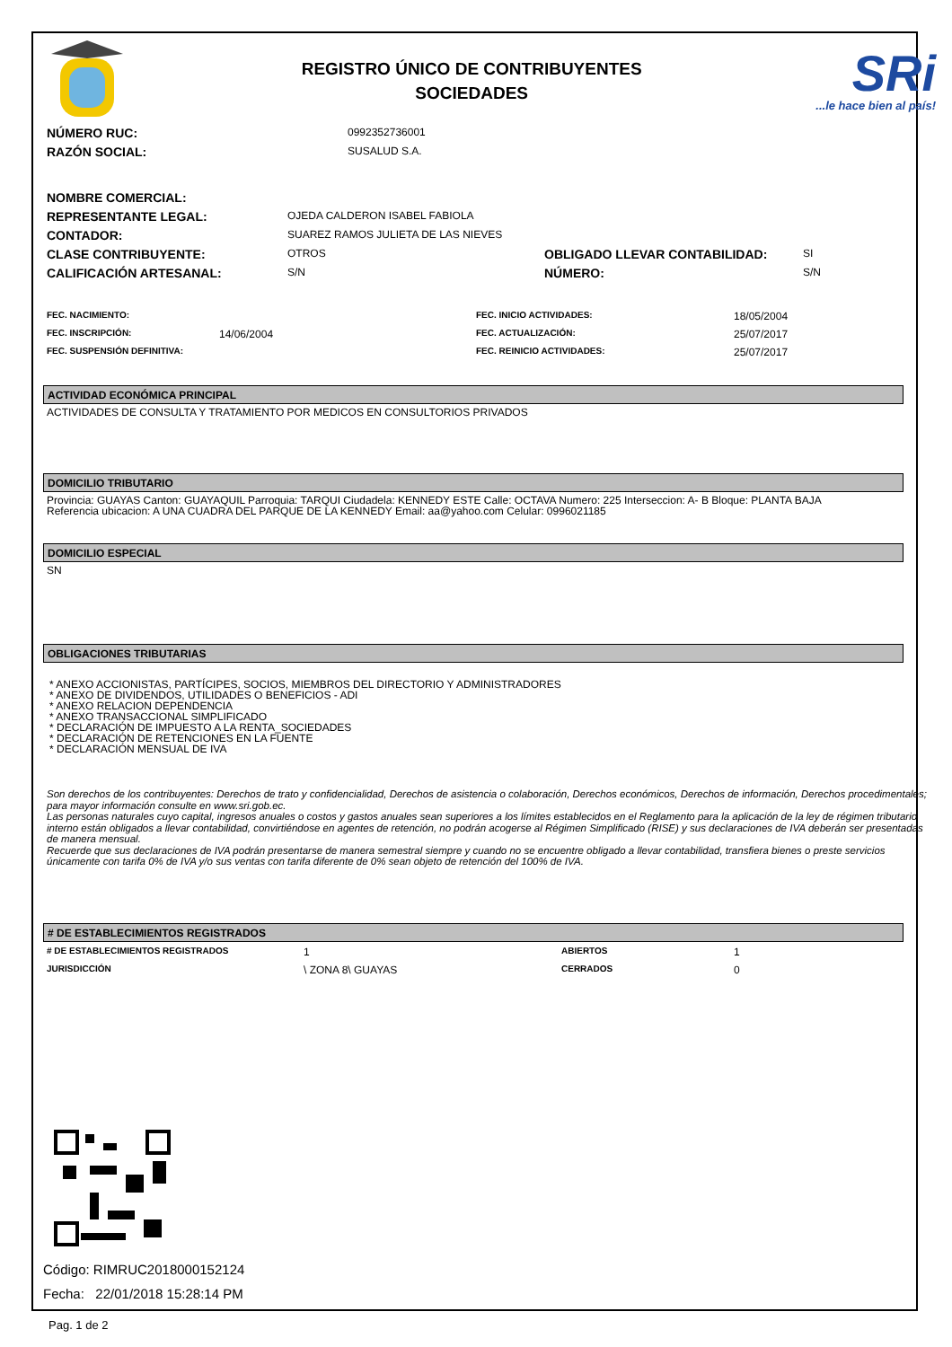REGISTRO ÚNICO DE CONTRIBUYENTES
SOCIEDADES
SRi...le hace bien al país!
| NÚMERO RUC: | 0992352736001 |
| RAZÓN SOCIAL: | SUSALUD S.A. |
| NOMBRE COMERCIAL: | | | |
| REPRESENTANTE LEGAL: | OJEDA CALDERON ISABEL FABIOLA | | |
| CONTADOR: | SUAREZ RAMOS JULIETA DE LAS NIEVES | | |
| CLASE CONTRIBUYENTE: | OTROS | OBLIGADO LLEVAR CONTABILIDAD: | SI |
| CALIFICACIÓN ARTESANAL: | S/N | NÚMERO: | S/N |
| FEC. NACIMIENTO: | | FEC. INICIO ACTIVIDADES: | 18/05/2004 |
| FEC. INSCRIPCIÓN: | 14/06/2004 | FEC. ACTUALIZACIÓN: | 25/07/2017 |
| FEC. SUSPENSIÓN DEFINITIVA: | | FEC. REINICIO ACTIVIDADES: | 25/07/2017 |
ACTIVIDAD ECONÓMICA PRINCIPAL
ACTIVIDADES DE CONSULTA Y TRATAMIENTO POR MEDICOS EN CONSULTORIOS PRIVADOS
DOMICILIO TRIBUTARIO
Provincia: GUAYAS Canton: GUAYAQUIL Parroquia: TARQUI Ciudadela: KENNEDY ESTE Calle: OCTAVA Numero: 225 Interseccion: A- B Bloque: PLANTA BAJA
Referencia ubicacion: A UNA CUADRA DEL PARQUE DE LA KENNEDY Email: aa@yahoo.com Celular: 0996021185
DOMICILIO ESPECIAL
SN
OBLIGACIONES TRIBUTARIAS
* ANEXO ACCIONISTAS, PARTÍCIPES, SOCIOS, MIEMBROS DEL DIRECTORIO Y ADMINISTRADORES
* ANEXO DE DIVIDENDOS, UTILIDADES O BENEFICIOS - ADI
* ANEXO RELACION DEPENDENCIA
* ANEXO TRANSACCIONAL SIMPLIFICADO
* DECLARACIÓN DE IMPUESTO A LA RENTA_SOCIEDADES
* DECLARACIÓN DE RETENCIONES EN LA FUENTE
* DECLARACIÓN MENSUAL DE IVA
Son derechos de los contribuyentes: Derechos de trato y confidencialidad, Derechos de asistencia o colaboración, Derechos económicos, Derechos de información, Derechos procedimentales; para mayor información consulte en www.sri.gob.ec.
Las personas naturales cuyo capital, ingresos anuales o costos y gastos anuales sean superiores a los límites establecidos en el Reglamento para la aplicación de la ley de régimen tributario interno están obligados a llevar contabilidad, convirtiéndose en agentes de retención, no podrán acogerse al Régimen Simplificado (RISE) y sus declaraciones de IVA deberán ser presentadas de manera mensual.
Recuerde que sus declaraciones de IVA podrán presentarse de manera semestral siempre y cuando no se encuentre obligado a llevar contabilidad, transfiera bienes o preste servicios únicamente con tarifa 0% de IVA y/o sus ventas con tarifa diferente de 0% sean objeto de retención del 100% de IVA.
# DE ESTABLECIMIENTOS REGISTRADOS
| # DE ESTABLECIMIENTOS REGISTRADOS | 1 | ABIERTOS | 1 |
| JURISDICCIÓN | \ ZONA 8\ GUAYAS | CERRADOS | 0 |
Código: RIMRUC2018000152124
Fecha: 22/01/2018 15:28:14 PM
Pag. 1 de 2